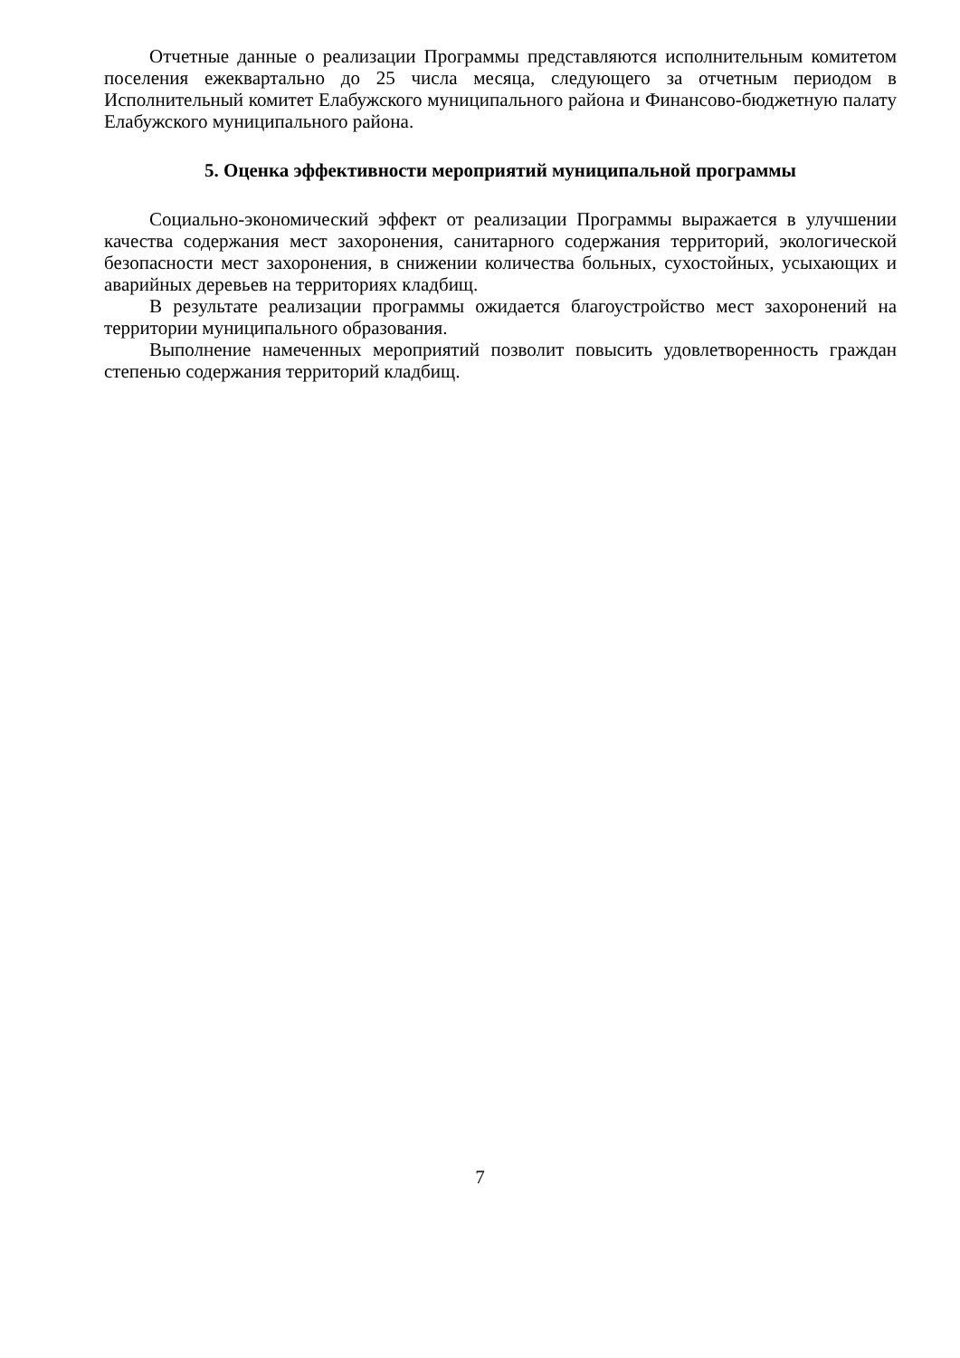Отчетные данные о реализации Программы представляются исполнительным комитетом поселения ежеквартально до 25 числа месяца, следующего за отчетным периодом в Исполнительный комитет Елабужского муниципального района и Финансово-бюджетную палату Елабужского муниципального района.
5. Оценка эффективности мероприятий муниципальной программы
Социально-экономический эффект от реализации Программы выражается в улучшении качества содержания мест захоронения, санитарного содержания территорий, экологической безопасности мест захоронения, в снижении количества больных, сухостойных, усыхающих и аварийных деревьев на территориях кладбищ.
В результате реализации программы ожидается благоустройство мест захоронений на территории муниципального образования.
Выполнение намеченных мероприятий позволит повысить удовлетворенность граждан степенью содержания территорий кладбищ.
7